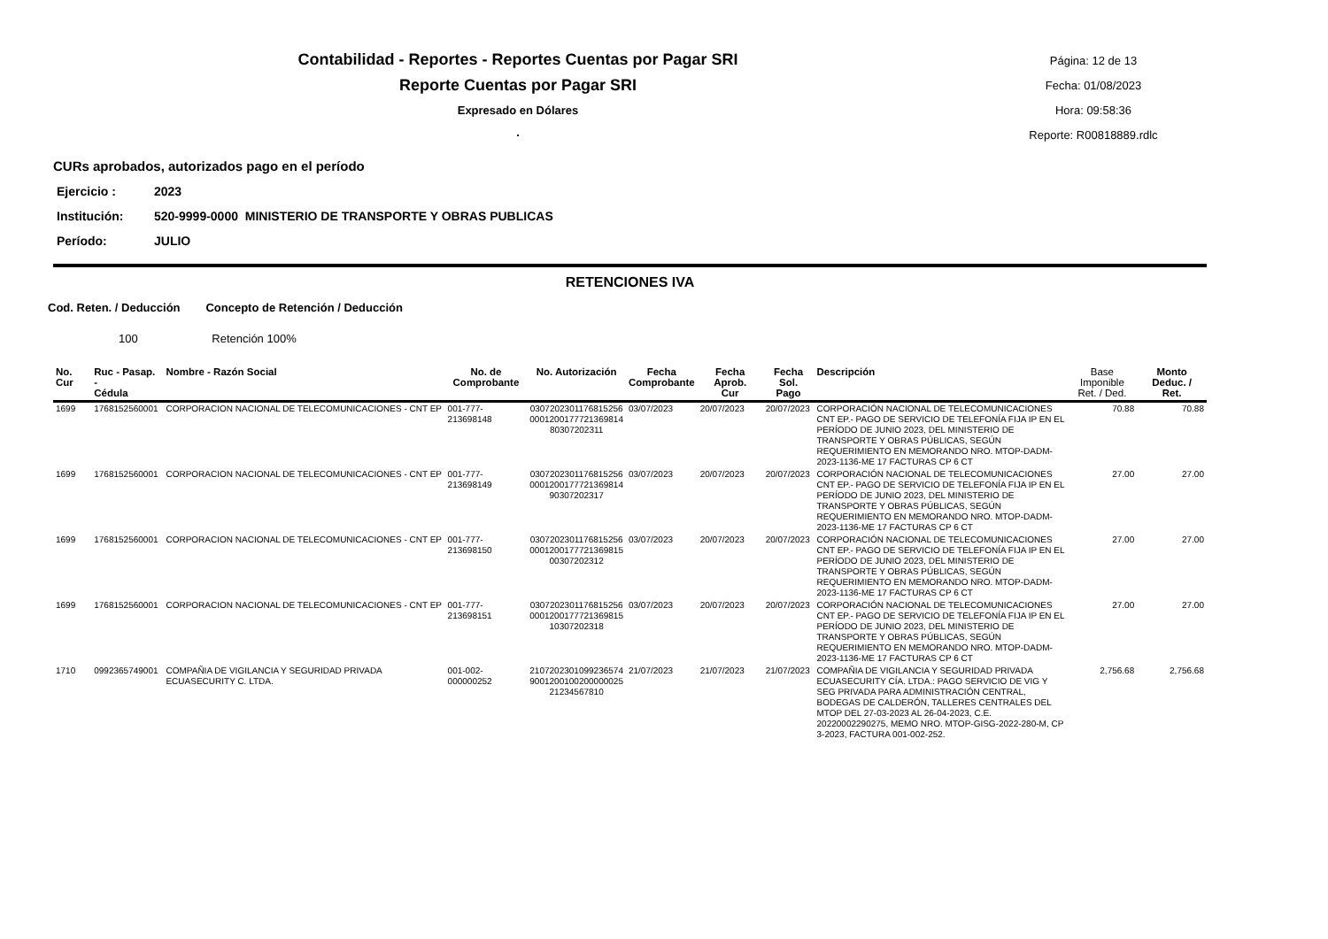Contabilidad - Reportes - Reportes Cuentas por Pagar SRI
Reporte Cuentas por Pagar SRI
Expresado en Dólares
.
Página: 12 de 13
Fecha: 01/08/2023
Hora: 09:58:36
Reporte: R00818889.rdlc
CURs aprobados, autorizados pago en el período
Ejercicio : 2023
Institución: 520-9999-0000 MINISTERIO DE TRANSPORTE Y OBRAS PUBLICAS
Período: JULIO
RETENCIONES IVA
Cod. Reten. / Deducción Concepto de Retención / Deducción
100 Retención 100%
| No. Cur | Ruc - Pasap. - Cédula | Nombre - Razón Social | No. de Comprobante | No. Autorización | Fecha Comprobante | Fecha Aprob. Cur | Fecha Sol. Pago | Descripción | Base Imponible Ret. / Ded. | Monto Deduc. / Ret. |
| --- | --- | --- | --- | --- | --- | --- | --- | --- | --- | --- |
| 1699 | 1768152560001 | CORPORACION NACIONAL DE TELECOMUNICACIONES - CNT EP | 001-777-213698148 | 0307202301176815256 0001200177721369814 80307202311 | 03/07/2023 | 20/07/2023 | 20/07/2023 | CORPORACIÓN NACIONAL DE TELECOMUNICACIONES CNT EP.- PAGO DE SERVICIO DE TELEFONÍA FIJA IP EN EL PERÍODO DE JUNIO 2023, DEL MINISTERIO DE TRANSPORTE Y OBRAS PÚBLICAS, SEGÚN REQUERIMIENTO EN MEMORANDO NRO. MTOP-DADM-2023-1136-ME 17 FACTURAS CP 6 CT | 70.88 | 70.88 |
| 1699 | 1768152560001 | CORPORACION NACIONAL DE TELECOMUNICACIONES - CNT EP | 001-777-213698149 | 0307202301176815256 0001200177721369814 90307202317 | 03/07/2023 | 20/07/2023 | 20/07/2023 | CORPORACIÓN NACIONAL DE TELECOMUNICACIONES CNT EP.- PAGO DE SERVICIO DE TELEFONÍA FIJA IP EN EL PERÍODO DE JUNIO 2023, DEL MINISTERIO DE TRANSPORTE Y OBRAS PÚBLICAS, SEGÚN REQUERIMIENTO EN MEMORANDO NRO. MTOP-DADM-2023-1136-ME 17 FACTURAS CP 6 CT | 27.00 | 27.00 |
| 1699 | 1768152560001 | CORPORACION NACIONAL DE TELECOMUNICACIONES - CNT EP | 001-777-213698150 | 0307202301176815256 0001200177721369815 00307202312 | 03/07/2023 | 20/07/2023 | 20/07/2023 | CORPORACIÓN NACIONAL DE TELECOMUNICACIONES CNT EP.- PAGO DE SERVICIO DE TELEFONÍA FIJA IP EN EL PERÍODO DE JUNIO 2023, DEL MINISTERIO DE TRANSPORTE Y OBRAS PÚBLICAS, SEGÚN REQUERIMIENTO EN MEMORANDO NRO. MTOP-DADM-2023-1136-ME 17 FACTURAS CP 6 CT | 27.00 | 27.00 |
| 1699 | 1768152560001 | CORPORACION NACIONAL DE TELECOMUNICACIONES - CNT EP | 001-777-213698151 | 0307202301176815256 0001200177721369815 10307202318 | 03/07/2023 | 20/07/2023 | 20/07/2023 | CORPORACIÓN NACIONAL DE TELECOMUNICACIONES CNT EP.- PAGO DE SERVICIO DE TELEFONÍA FIJA IP EN EL PERÍODO DE JUNIO 2023, DEL MINISTERIO DE TRANSPORTE Y OBRAS PÚBLICAS, SEGÚN REQUERIMIENTO EN MEMORANDO NRO. MTOP-DADM-2023-1136-ME 17 FACTURAS CP 6 CT | 27.00 | 27.00 |
| 1710 | 0992365749001 | COMPAÑIA DE VIGILANCIA Y SEGURIDAD PRIVADA ECUASECURITY C. LTDA. | 001-002-000000252 | 2107202301099236574 9001200100200000025 21234567810 | 21/07/2023 | 21/07/2023 | 21/07/2023 | COMPAÑIA DE VIGILANCIA Y SEGURIDAD PRIVADA ECUASECURITY CÍA. LTDA.: PAGO SERVICIO DE VIG Y SEG PRIVADA PARA ADMINISTRACIÓN CENTRAL, BODEGAS DE CALDERÓN, TALLERES CENTRALES DEL MTOP DEL 27-03-2023 AL 26-04-2023, C.E. 20220002290275, MEMO NRO. MTOP-GISG-2022-280-M, CP 3-2023, FACTURA 001-002-252. | 2,756.68 | 2,756.68 |